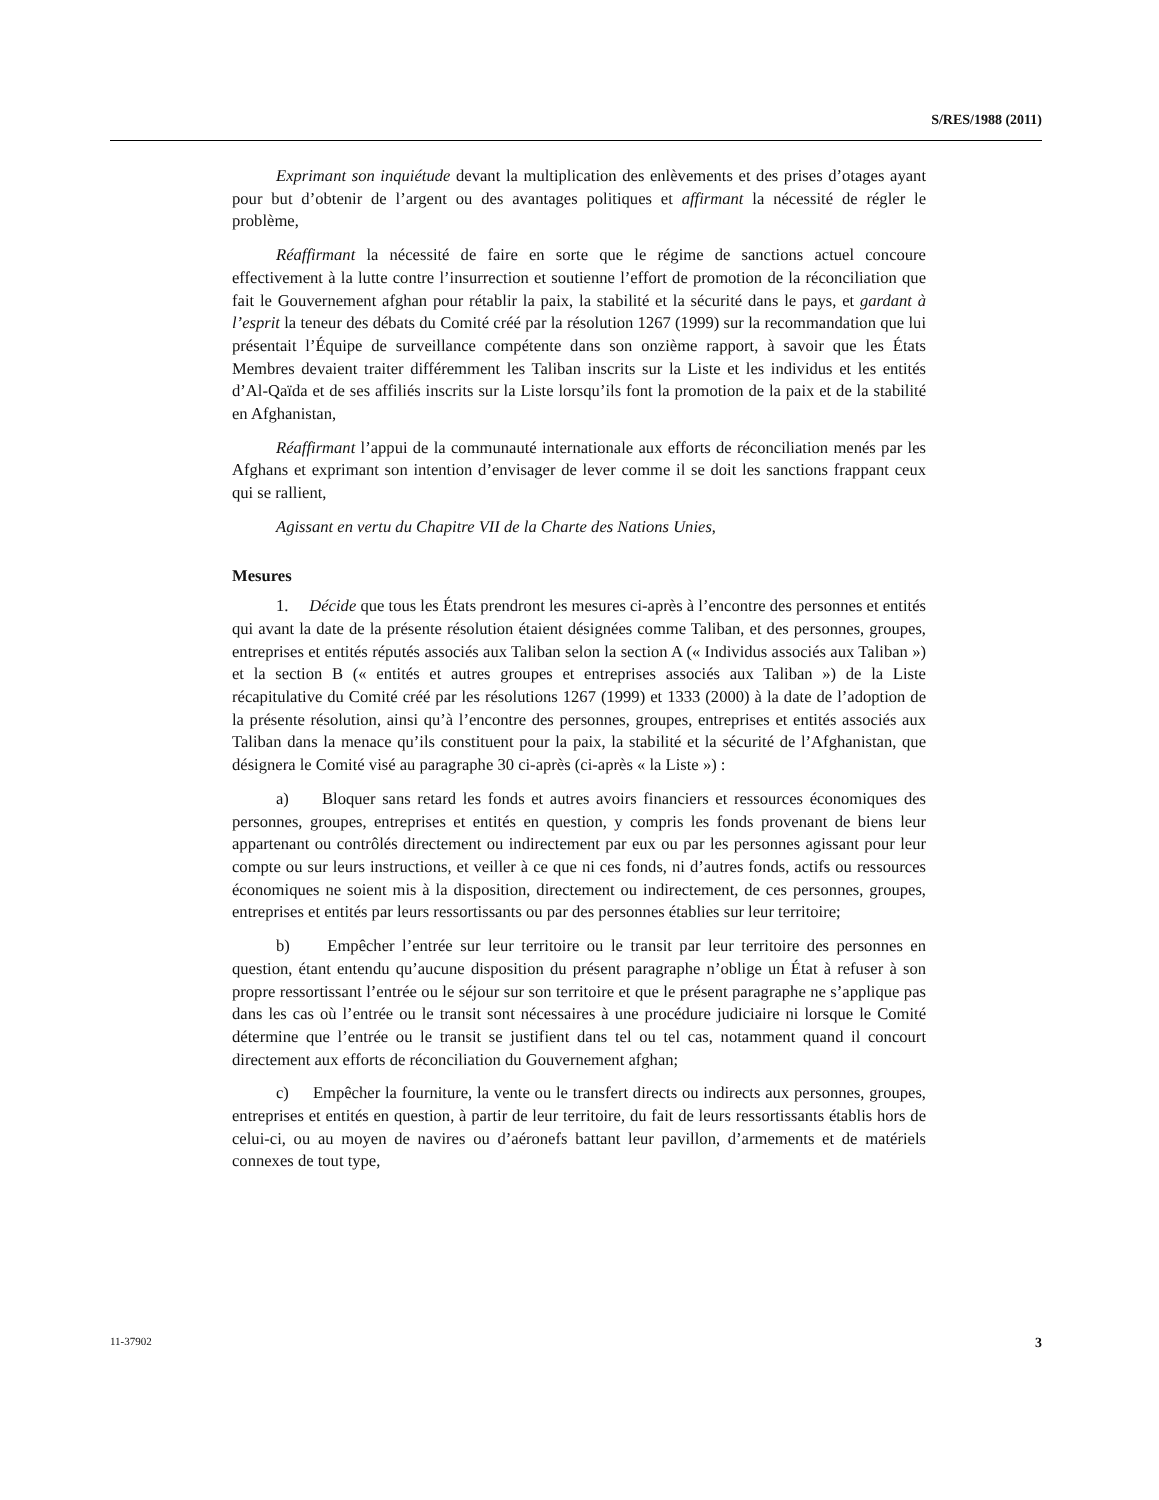S/RES/1988 (2011)
Exprimant son inquiétude devant la multiplication des enlèvements et des prises d’otages ayant pour but d’obtenir de l’argent ou des avantages politiques et affirmant la nécessité de régler le problème,
Réaffirmant la nécessité de faire en sorte que le régime de sanctions actuel concoure effectivement à la lutte contre l’insurrection et soutienne l’effort de promotion de la réconciliation que fait le Gouvernement afghan pour rétablir la paix, la stabilité et la sécurité dans le pays, et gardant à l’esprit la teneur des débats du Comité créé par la résolution 1267 (1999) sur la recommandation que lui présentait l’Équipe de surveillance compétente dans son onzième rapport, à savoir que les États Membres devaient traiter différemment les Taliban inscrits sur la Liste et les individus et les entités d’Al-Qaïda et de ses affiliés inscrits sur la Liste lorsqu’ils font la promotion de la paix et de la stabilité en Afghanistan,
Réaffirmant l’appui de la communauté internationale aux efforts de réconciliation menés par les Afghans et exprimant son intention d’envisager de lever comme il se doit les sanctions frappant ceux qui se rallient,
Agissant en vertu du Chapitre VII de la Charte des Nations Unies,
Mesures
1. Décide que tous les États prendront les mesures ci-après à l’encontre des personnes et entités qui avant la date de la présente résolution étaient désignées comme Taliban, et des personnes, groupes, entreprises et entités réputés associés aux Taliban selon la section A (« Individus associés aux Taliban ») et la section B (« entités et autres groupes et entreprises associés aux Taliban ») de la Liste récapitulative du Comité créé par les résolutions 1267 (1999) et 1333 (2000) à la date de l’adoption de la présente résolution, ainsi qu’à l’encontre des personnes, groupes, entreprises et entités associés aux Taliban dans la menace qu’ils constituent pour la paix, la stabilité et la sécurité de l’Afghanistan, que désignera le Comité visé au paragraphe 30 ci-après (ci-après « la Liste ») :
a) Bloquer sans retard les fonds et autres avoirs financiers et ressources économiques des personnes, groupes, entreprises et entités en question, y compris les fonds provenant de biens leur appartenant ou contrôlés directement ou indirectement par eux ou par les personnes agissant pour leur compte ou sur leurs instructions, et veiller à ce que ni ces fonds, ni d’autres fonds, actifs ou ressources économiques ne soient mis à la disposition, directement ou indirectement, de ces personnes, groupes, entreprises et entités par leurs ressortissants ou par des personnes établies sur leur territoire;
b) Empêcher l’entrée sur leur territoire ou le transit par leur territoire des personnes en question, étant entendu qu’aucune disposition du présent paragraphe n’oblige un État à refuser à son propre ressortissant l’entrée ou le séjour sur son territoire et que le présent paragraphe ne s’applique pas dans les cas où l’entrée ou le transit sont nécessaires à une procédure judiciaire ni lorsque le Comité détermine que l’entrée ou le transit se justifient dans tel ou tel cas, notamment quand il concourt directement aux efforts de réconciliation du Gouvernement afghan;
c) Empêcher la fourniture, la vente ou le transfert directs ou indirects aux personnes, groupes, entreprises et entités en question, à partir de leur territoire, du fait de leurs ressortissants établis hors de celui-ci, ou au moyen de navires ou d’aéronefs battant leur pavillon, d’armements et de matériels connexes de tout type,
11-37902 3